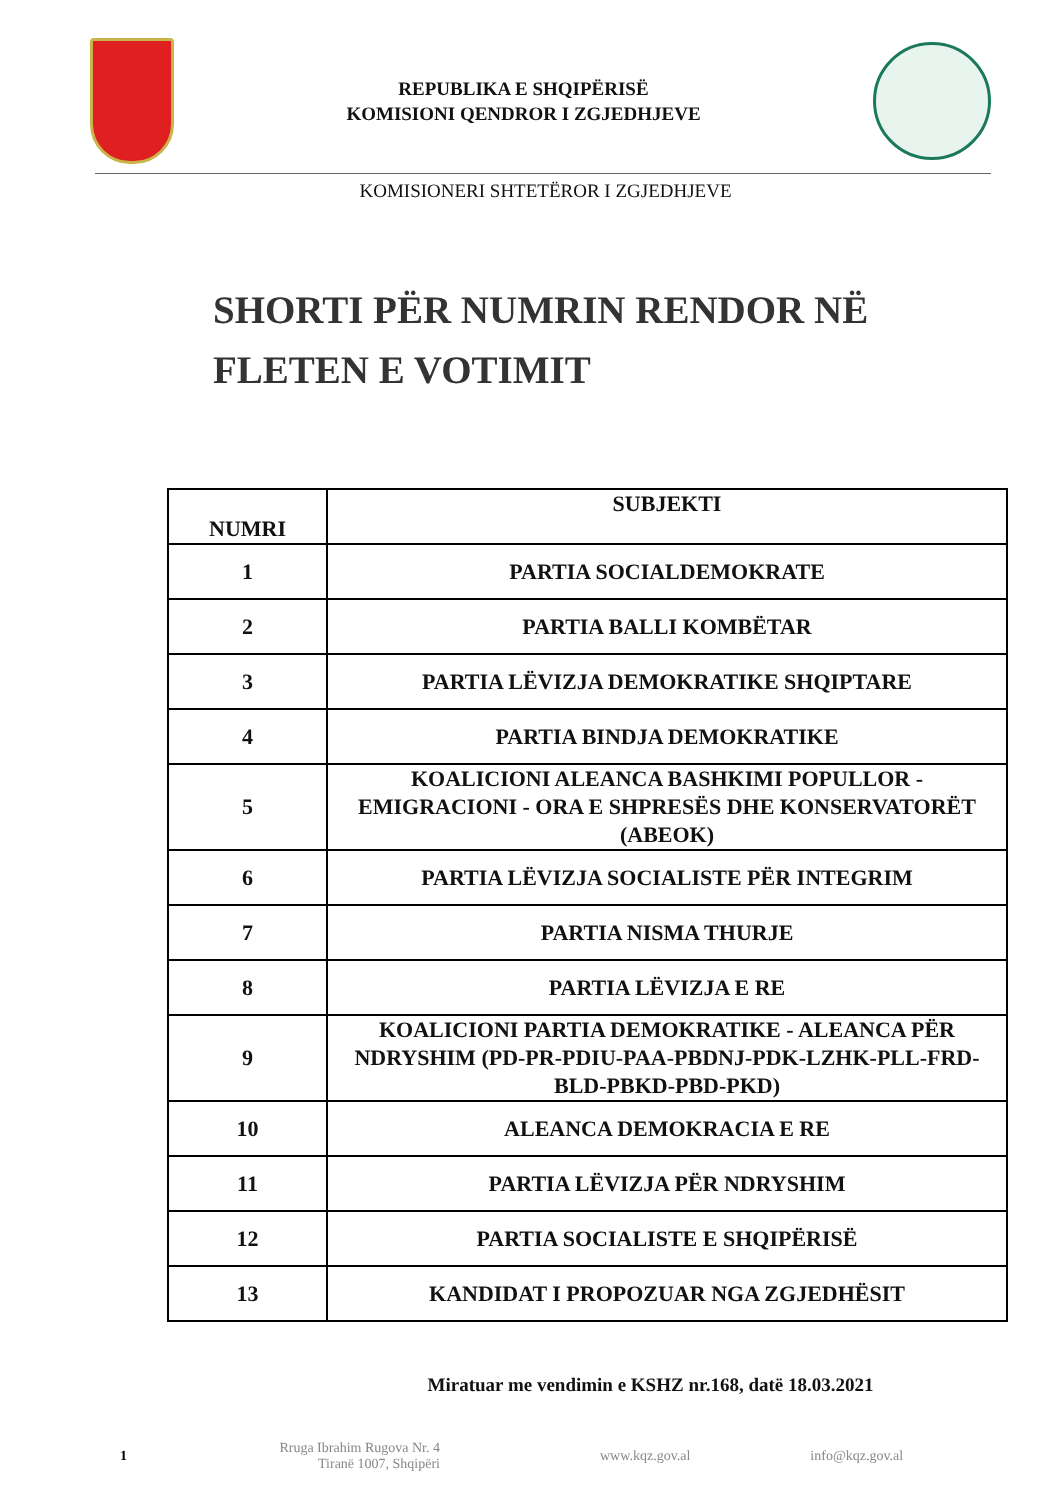REPUBLIKA E SHQIPËRISË
KOMISIONI QENDROR I ZGJEDHJEVE
KOMISIONERI SHTETËROR I ZGJEDHJEVE
SHORTI PËR NUMRIN RENDOR NË
FLETEN E VOTIMIT
| NUMRI | SUBJEKTI |
| --- | --- |
| 1 | PARTIA SOCIALDEMOKRATE |
| 2 | PARTIA BALLI KOMBËTAR |
| 3 | PARTIA LËVIZJA DEMOKRATIKE SHQIPTARE |
| 4 | PARTIA BINDJA DEMOKRATIKE |
| 5 | KOALICIONI ALEANCA BASHKIMI POPULLOR - EMIGRACIONI - ORA E SHPRESËS DHE KONSERVATORËT (ABEOK) |
| 6 | PARTIA LËVIZJA SOCIALISTE PËR INTEGRIM |
| 7 | PARTIA NISMA THURJE |
| 8 | PARTIA LËVIZJA E RE |
| 9 | KOALICIONI PARTIA DEMOKRATIKE - ALEANCA PËR NDRYSHIM (PD-PR-PDIU-PAA-PBDNJ-PDK-LZHK-PLL-FRD-BLD-PBKD-PBD-PKD) |
| 10 | ALEANCA DEMOKRACIA E RE |
| 11 | PARTIA LËVIZJA PËR NDRYSHIM |
| 12 | PARTIA SOCIALISTE E SHQIPËRISË |
| 13 | KANDIDAT I PROPOZUAR NGA ZGJEDHËSIT |
Miratuar me vendimin e KSHZ nr.168, datë 18.03.2021
1 Rruga Ibrahim Rugova Nr. 4
Tiranë 1007, Shqipëri www.kqz.gov.al info@kqz.gov.al